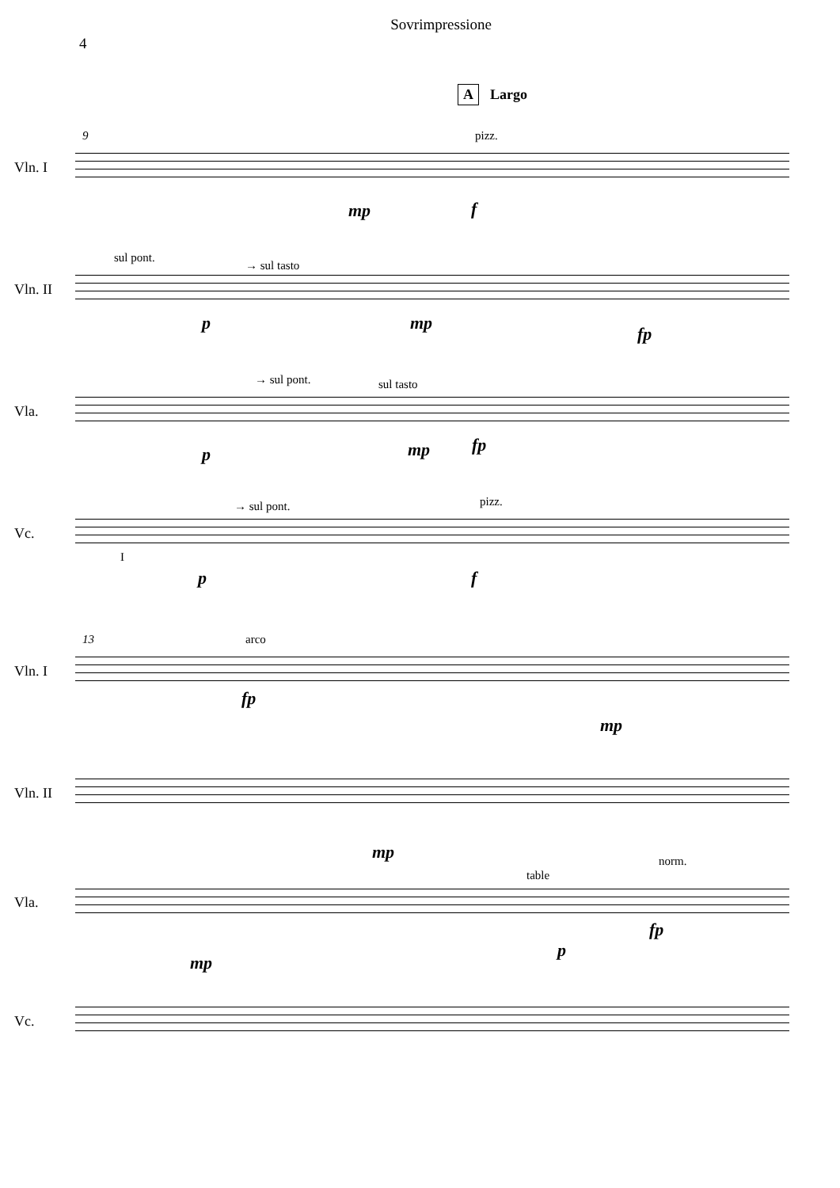4 Sovrimpressione
A Largo
9 pizz.
Vln. I
mp f
sul pont.
→ sul tasto
Vln. II
p mp
fp
→ sul pont. sul tasto
Vla.
fp p mp
→ sul pont. pizz.
Vc.
I
p f
13 arco
Vln. I
fp
mp
Vln. II
mp norm.
table
Vla.
fp
mp
p
Vc.